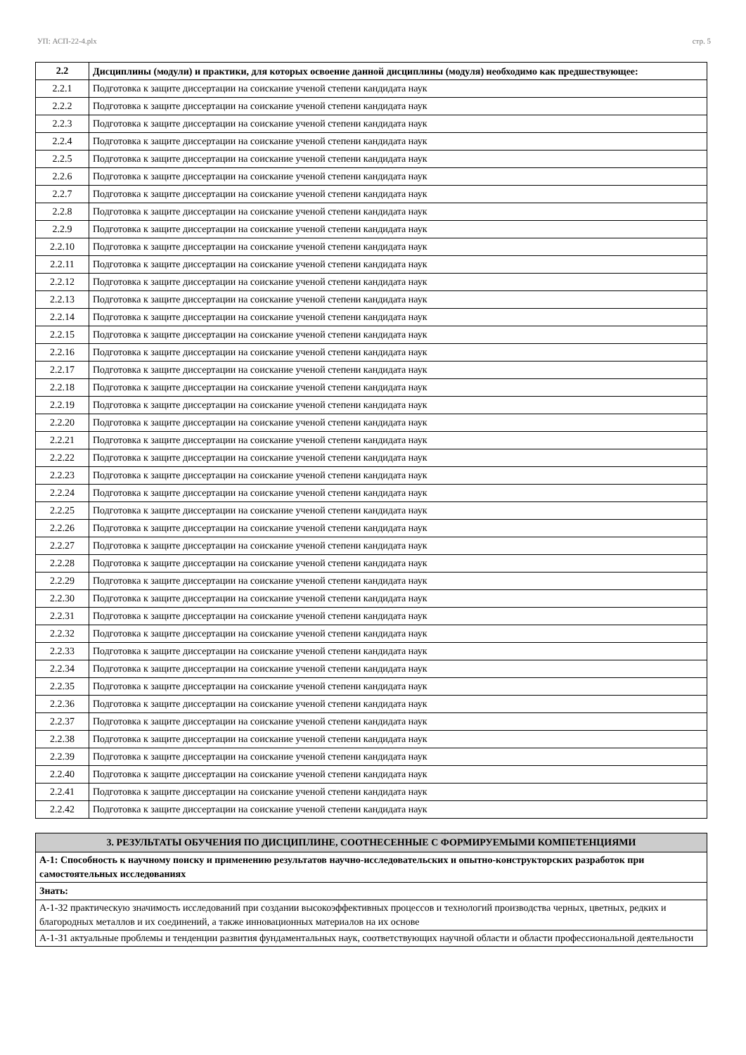УП: АСП-22-4.plx стр. 5
| 2.2 | Дисциплины (модули) и практики, для которых освоение данной дисциплины (модуля) необходимо как предшествующее: |
| --- | --- |
| 2.2.1 | Подготовка к защите диссертации на соискание ученой степени кандидата наук |
| 2.2.2 | Подготовка к защите диссертации на соискание ученой степени кандидата наук |
| 2.2.3 | Подготовка к защите диссертации на соискание ученой степени кандидата наук |
| 2.2.4 | Подготовка к защите диссертации на соискание ученой степени кандидата наук |
| 2.2.5 | Подготовка к защите диссертации на соискание ученой степени кандидата наук |
| 2.2.6 | Подготовка к защите диссертации на соискание ученой степени кандидата наук |
| 2.2.7 | Подготовка к защите диссертации на соискание ученой степени кандидата наук |
| 2.2.8 | Подготовка к защите диссертации на соискание ученой степени кандидата наук |
| 2.2.9 | Подготовка к защите диссертации на соискание ученой степени кандидата наук |
| 2.2.10 | Подготовка к защите диссертации на соискание ученой степени кандидата наук |
| 2.2.11 | Подготовка к защите диссертации на соискание ученой степени кандидата наук |
| 2.2.12 | Подготовка к защите диссертации на соискание ученой степени кандидата наук |
| 2.2.13 | Подготовка к защите диссертации на соискание ученой степени кандидата наук |
| 2.2.14 | Подготовка к защите диссертации на соискание ученой степени кандидата наук |
| 2.2.15 | Подготовка к защите диссертации на соискание ученой степени кандидата наук |
| 2.2.16 | Подготовка к защите диссертации на соискание ученой степени кандидата наук |
| 2.2.17 | Подготовка к защите диссертации на соискание ученой степени кандидата наук |
| 2.2.18 | Подготовка к защите диссертации на соискание ученой степени кандидата наук |
| 2.2.19 | Подготовка к защите диссертации на соискание ученой степени кандидата наук |
| 2.2.20 | Подготовка к защите диссертации на соискание ученой степени кандидата наук |
| 2.2.21 | Подготовка к защите диссертации на соискание ученой степени кандидата наук |
| 2.2.22 | Подготовка к защите диссертации на соискание ученой степени кандидата наук |
| 2.2.23 | Подготовка к защите диссертации на соискание ученой степени кандидата наук |
| 2.2.24 | Подготовка к защите диссертации на соискание ученой степени кандидата наук |
| 2.2.25 | Подготовка к защите диссертации на соискание ученой степени кандидата наук |
| 2.2.26 | Подготовка к защите диссертации на соискание ученой степени кандидата наук |
| 2.2.27 | Подготовка к защите диссертации на соискание ученой степени кандидата наук |
| 2.2.28 | Подготовка к защите диссертации на соискание ученой степени кандидата наук |
| 2.2.29 | Подготовка к защите диссертации на соискание ученой степени кандидата наук |
| 2.2.30 | Подготовка к защите диссертации на соискание ученой степени кандидата наук |
| 2.2.31 | Подготовка к защите диссертации на соискание ученой степени кандидата наук |
| 2.2.32 | Подготовка к защите диссертации на соискание ученой степени кандидата наук |
| 2.2.33 | Подготовка к защите диссертации на соискание ученой степени кандидата наук |
| 2.2.34 | Подготовка к защите диссертации на соискание ученой степени кандидата наук |
| 2.2.35 | Подготовка к защите диссертации на соискание ученой степени кандидата наук |
| 2.2.36 | Подготовка к защите диссертации на соискание ученой степени кандидата наук |
| 2.2.37 | Подготовка к защите диссертации на соискание ученой степени кандидата наук |
| 2.2.38 | Подготовка к защите диссертации на соискание ученой степени кандидата наук |
| 2.2.39 | Подготовка к защите диссертации на соискание ученой степени кандидата наук |
| 2.2.40 | Подготовка к защите диссертации на соискание ученой степени кандидата наук |
| 2.2.41 | Подготовка к защите диссертации на соискание ученой степени кандидата наук |
| 2.2.42 | Подготовка к защите диссертации на соискание ученой степени кандидата наук |
| 3. РЕЗУЛЬТАТЫ ОБУЧЕНИЯ ПО ДИСЦИПЛИНЕ, СООТНЕСЕННЫЕ С ФОРМИРУЕМЫМИ КОМПЕТЕНЦИЯМИ |
| А-1: Способность к научному поиску и применению результатов научно-исследовательских и опытно-конструкторских разработок при самостоятельных исследованиях |
| Знать: |
| А-1-З2 практическую значимость исследований при создании высокоэффективных процессов и технологий производства черных, цветных, редких и благородных металлов и их соединений, а также инновационных материалов на их основе |
| А-1-З1 актуальные проблемы и тенденции развития фундаментальных наук, соответствующих научной области и области профессиональной деятельности |